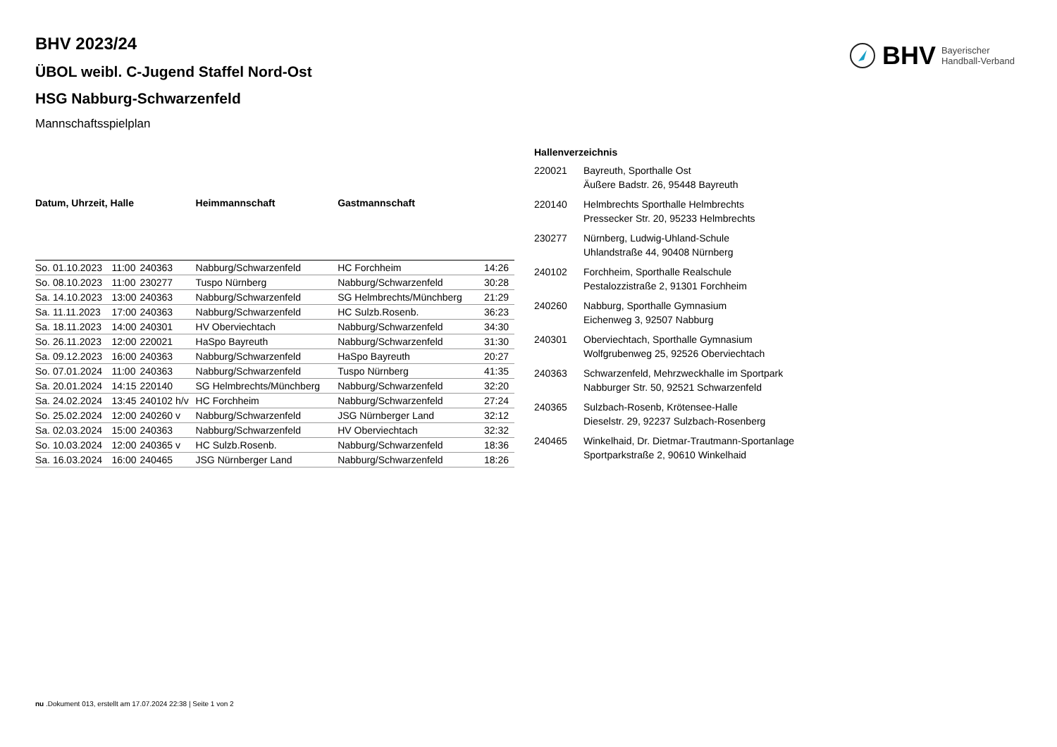BHV Bayerischer
Handball-Verband
BHV 2023/24
ÜBOL weibl. C-Jugend Staffel Nord-Ost
HSG Nabburg-Schwarzenfeld
Mannschaftsspielplan
| Datum, Uhrzeit, Halle | | | Heimmannschaft | Gastmannschaft | |
| --- | --- | --- | --- | --- | --- |
| So. 01.10.2023 | 11:00 | 240363 | Nabburg/Schwarzenfeld | HC Forchheim | 14:26 |
| So. 08.10.2023 | 11:00 | 230277 | Tuspo Nürnberg | Nabburg/Schwarzenfeld | 30:28 |
| Sa. 14.10.2023 | 13:00 | 240363 | Nabburg/Schwarzenfeld | SG Helmbrechts/Münchberg | 21:29 |
| Sa. 11.11.2023 | 17:00 | 240363 | Nabburg/Schwarzenfeld | HC Sulzb.Rosenb. | 36:23 |
| Sa. 18.11.2023 | 14:00 | 240301 | HV Oberviechtach | Nabburg/Schwarzenfeld | 34:30 |
| So. 26.11.2023 | 12:00 | 220021 | HaSpo Bayreuth | Nabburg/Schwarzenfeld | 31:30 |
| Sa. 09.12.2023 | 16:00 | 240363 | Nabburg/Schwarzenfeld | HaSpo Bayreuth | 20:27 |
| So. 07.01.2024 | 11:00 | 240363 | Nabburg/Schwarzenfeld | Tuspo Nürnberg | 41:35 |
| Sa. 20.01.2024 | 14:15 | 220140 | SG Helmbrechts/Münchberg | Nabburg/Schwarzenfeld | 32:20 |
| Sa. 24.02.2024 | 13:45 | 240102 h/v | HC Forchheim | Nabburg/Schwarzenfeld | 27:24 |
| So. 25.02.2024 | 12:00 | 240260 v | Nabburg/Schwarzenfeld | JSG Nürnberger Land | 32:12 |
| Sa. 02.03.2024 | 15:00 | 240363 | Nabburg/Schwarzenfeld | HV Oberviechtach | 32:32 |
| So. 10.03.2024 | 12:00 | 240365 v | HC Sulzb.Rosenb. | Nabburg/Schwarzenfeld | 18:36 |
| Sa. 16.03.2024 | 16:00 | 240465 | JSG Nürnberger Land | Nabburg/Schwarzenfeld | 18:26 |
| Hallenverzeichnis | |
| --- | --- |
| 220021 | Bayreuth, Sporthalle Ost Äußere Badstr. 26, 95448 Bayreuth |
| 220140 | Helmbrechts Sporthalle Helmbrechts Pressecker Str. 20, 95233 Helmbrechts |
| 230277 | Nürnberg, Ludwig-Uhland-Schule Uhlandstraße 44, 90408 Nürnberg |
| 240102 | Forchheim, Sporthalle Realschule Pestalozzistraße 2, 91301 Forchheim |
| 240260 | Nabburg, Sporthalle Gymnasium Eichenweg 3, 92507 Nabburg |
| 240301 | Oberviechtach, Sporthalle Gymnasium Wolfgrubenweg 25, 92526 Oberviechtach |
| 240363 | Schwarzenfeld, Mehrzweckhalle im Sportpark Nabburger Str. 50, 92521 Schwarzenfeld |
| 240365 | Sulzbach-Rosenb, Krötensee-Halle Dieselstr. 29, 92237 Sulzbach-Rosenberg |
| 240465 | Winkelhaid, Dr. Dietmar-Trautmann-Sportanlage Sportparkstraße 2, 90610 Winkelhaid |
nu .Dokument 013, erstellt am 17.07.2024 22:38 | Seite 1 von 2